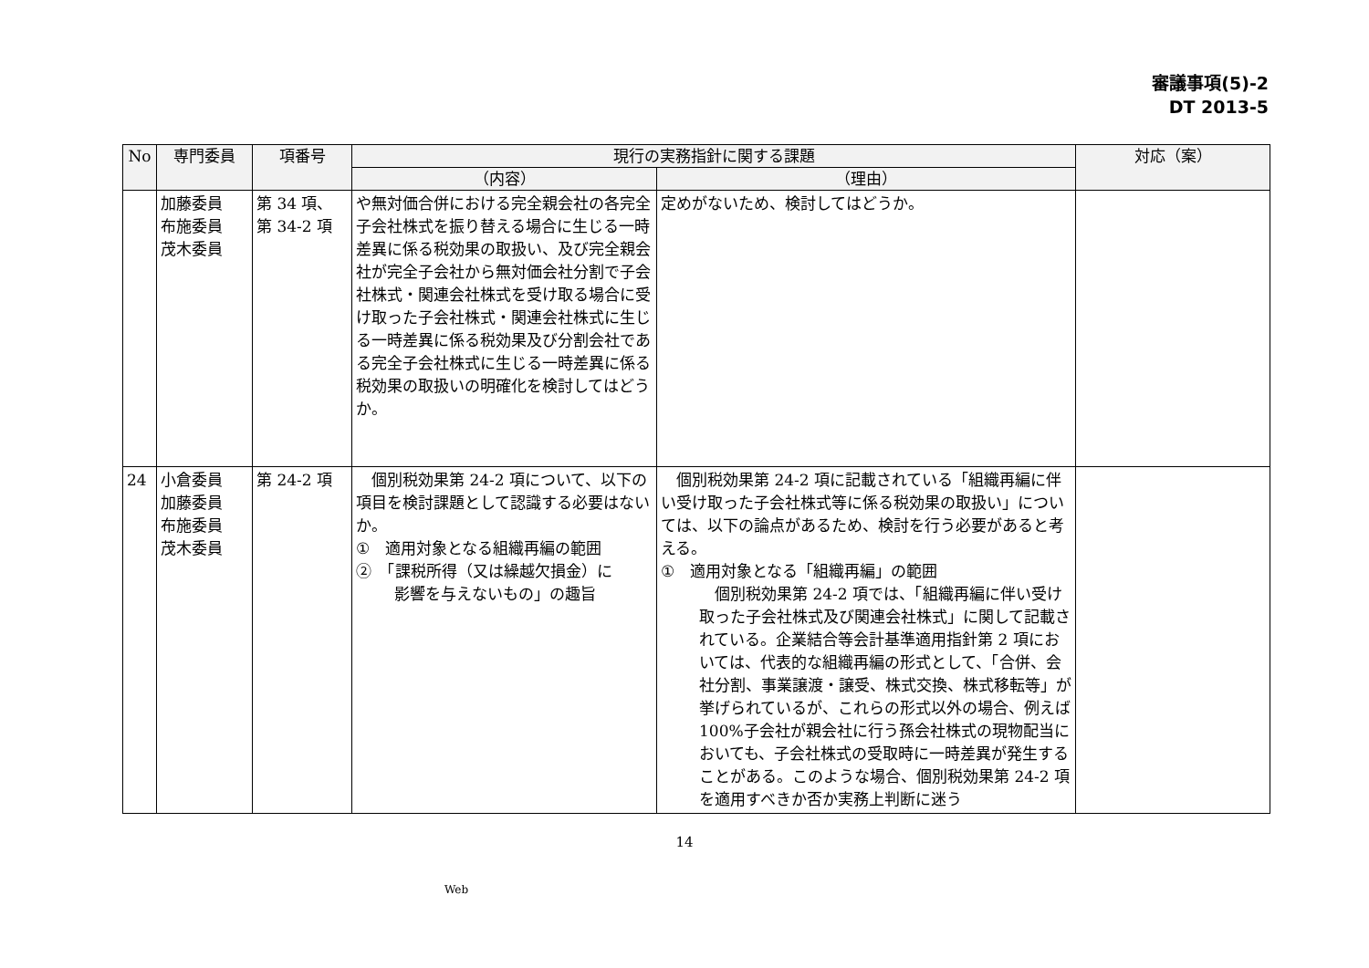審議事項(5)-2
DT 2013-5
| No | 専門委員 | 項番号 | 現行の実務指針に関する課題 | | 対応（案） |
| --- | --- | --- | --- | --- | --- |
| | | | （内容） | （理由） | |
| | 加藤委員 布施委員 茂木委員 | 第 34 項、 第 34-2 項 | や無対価合併における完全親会社の各完全子会社株式を振り替える場合に生じる一時差異に係る税効果の取扱い、及び完全親会社が完全子会社から無対価会社分割で子会社株式・関連会社株式を受け取る場合に受け取った子会社株式・関連会社株式に生じる一時差異に係る税効果及び分割会社である完全子会社株式に生じる一時差異に係る税効果の取扱いの明確化を検討してはどうか。 | 定めがないため、検討してはどうか。 | |
| 24 | 小倉委員 加藤委員 布施委員 茂木委員 | 第 24-2 項 | 個別税効果第 24-2 項について、以下の項目を検討課題として認識する必要はないか。 ① 適用対象となる組織再編の範囲 ② 「課税所得（又は繰越欠損金）に 影響を与えないもの」の趣旨 | 個別税効果第 24-2 項に記載されている「組織再編に伴い受け取った子会社株式等に係る税効果の取扱い」については、以下の論点があるため、検討を行う必要があると考える。 ① 適用対象となる「組織再編」の範囲 個別税効果第 24-2 項では、「組織再編に伴い受け取った子会社株式及び関連会社株式」に関して記載されている。企業結合等会計基準適用指針第 2 項においては、代表的な組織再編の形式として、「合併、会社分割、事業譲渡・譲受、株式交換、株式移転等」が挙げられているが、これらの形式以外の場合、例えば 100%子会社が親会社に行う孫会社株式の現物配当においても、子会社株式の受取時に一時差異が発生することがある。このような場合、個別税効果第 24-2 項を適用すべきか否か実務上判断に迷う | |
14
Web